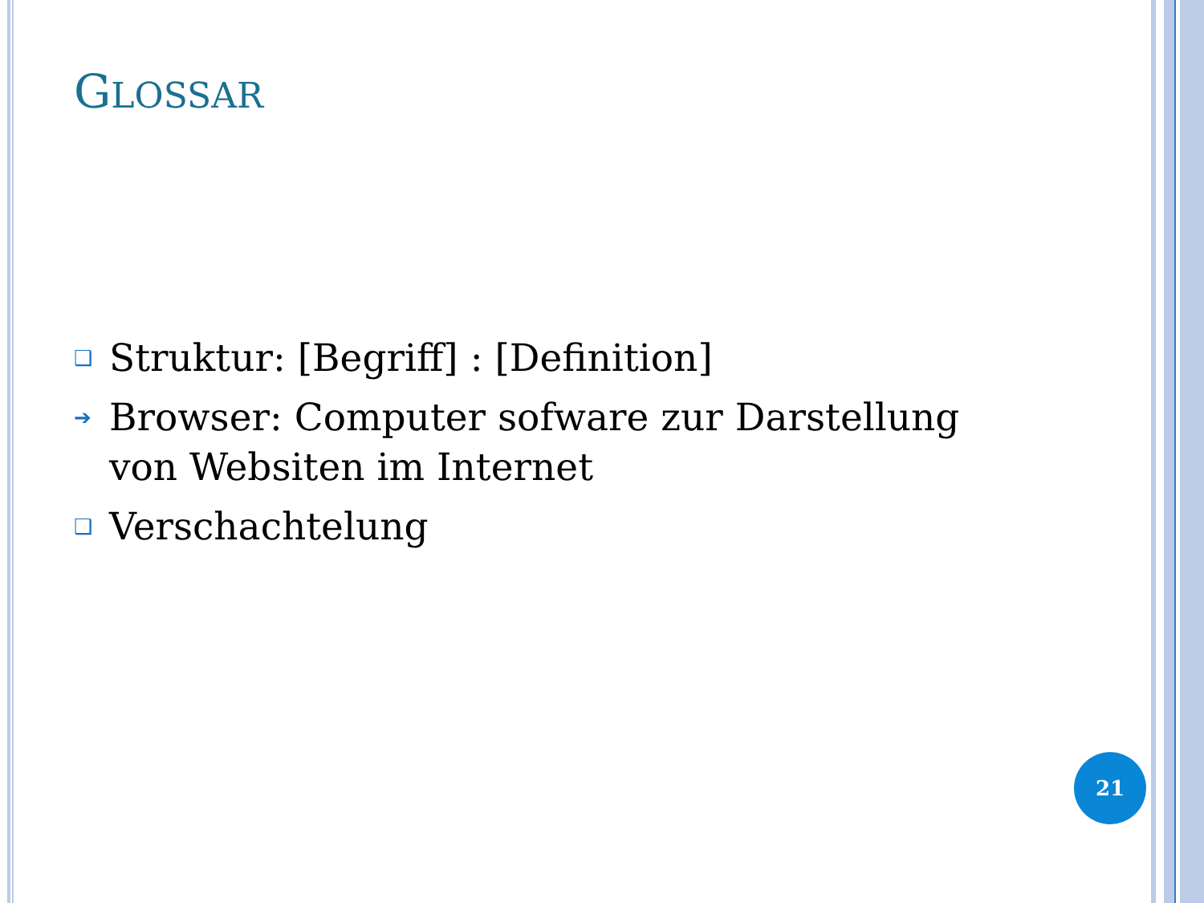GLOSSAR
❑ Struktur: [Begriff] : [Definition]
➔ Browser: Computer sofware zur Darstellung von Websiten im Internet
❑ Verschachtelung
21